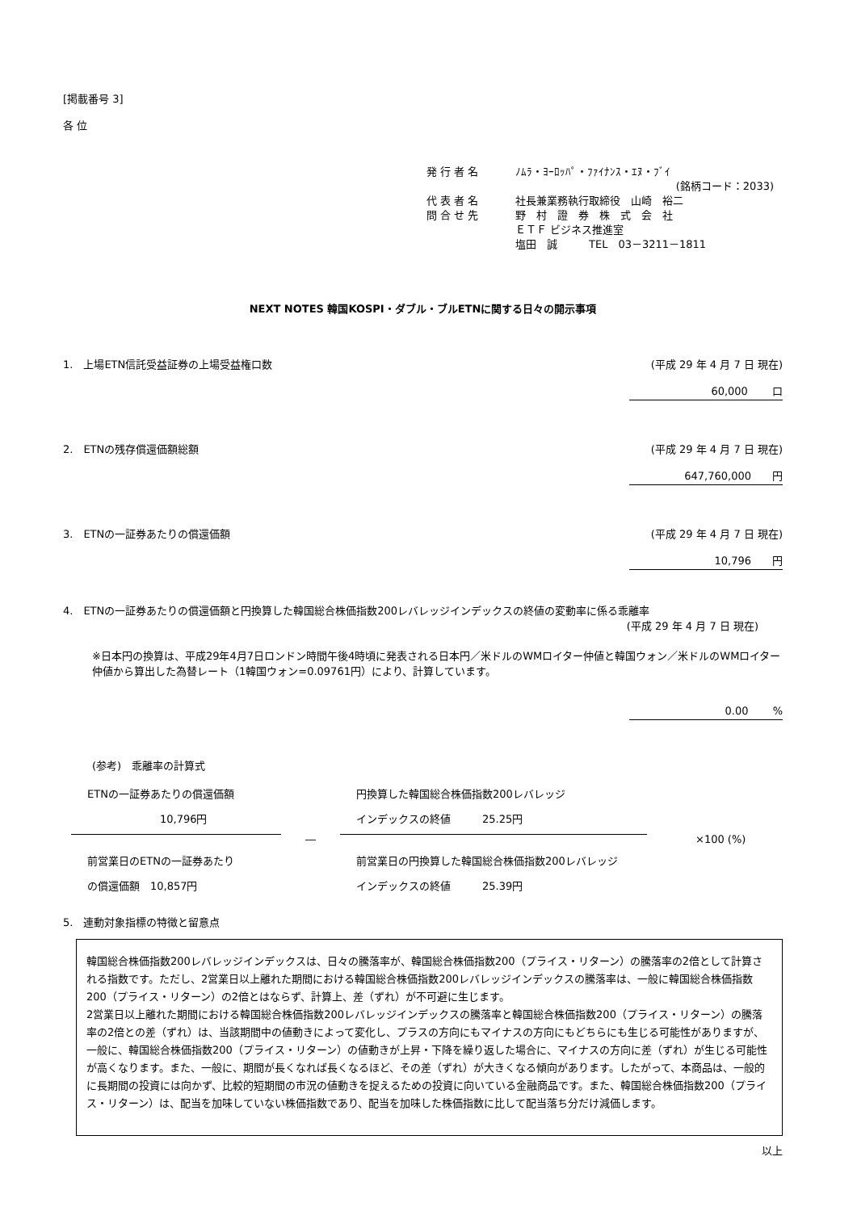[掲載番号 3]
各 位
発 行 者 名 ﾉﾑﾗ・ﾖｰﾛｯﾊﾟ・ﾌｧｲﾅﾝｽ・ｴﾇ・ﾌﾞｲ
(銘柄コード：2033)
代 表 者 名 社長兼業務執行取締役　山崎　裕二
問 合 せ 先 野　村　證　券　株　式　会　社
ＥＴＦ ビジネス推進室
塩田　誠　　　TEL　03－3211－1811
NEXT NOTES 韓国KOSPI・ダブル・ブルETNに関する日々の開示事項
1.　上場ETN信託受益証券の上場受益権口数 (平成 29 年 4 月 7 日 現在)
60,000　　 口
2.　ETNの残存償還価額総額 (平成 29 年 4 月 7 日 現在)
647,760,000　　円
3.　ETNの一証券あたりの償還価額 (平成 29 年 4 月 7 日 現在)
10,796　　円
4.　ETNの一証券あたりの償還価額と円換算した韓国総合株価指数200レバレッジインデックスの終値の変動率に係る乖離率
(平成 29 年 4 月 7 日 現在)
※日本円の換算は、平成29年4月7日ロンドン時間午後4時頃に発表される日本円／米ドルのWMロイター仲値と韓国ウォン／米ドルのWMロイター仲値から算出した為替レート（1韓国ウォン=0.09761円）により、計算しています。
0.00　　 %
(参考)　乖離率の計算式
ETNの一証券あたりの償還価額
10,796円
前営業日のETNの一証券あたり
の償還価額　10,857円
―
円換算した韓国総合株価指数200レバレッジ
インデックスの終値　　　25.25円
前営業日の円換算した韓国総合株価指数200レバレッジ
インデックスの終値　　　25.39円
×100 (%)
5.　連動対象指標の特徴と留意点
韓国総合株価指数200レバレッジインデックスは、日々の騰落率が、韓国総合株価指数200（プライス・リターン）の騰落率の2倍として計算される指数です。ただし、2営業日以上離れた期間における韓国総合株価指数200レバレッジインデックスの騰落率は、一般に韓国総合株価指数200（プライス・リターン）の2倍とはならず、計算上、差（ずれ）が不可避に生じます。
2営業日以上離れた期間における韓国総合株価指数200レバレッジインデックスの騰落率と韓国総合株価指数200（プライス・リターン）の騰落率の2倍との差（ずれ）は、当該期間中の値動きによって変化し、プラスの方向にもマイナスの方向にもどちらにも生じる可能性がありますが、一般に、韓国総合株価指数200（プライス・リターン）の値動きが上昇・下降を繰り返した場合に、マイナスの方向に差（ずれ）が生じる可能性が高くなります。また、一般に、期間が長くなれば長くなるほど、その差（ずれ）が大きくなる傾向があります。したがって、本商品は、一般的に長期間の投資には向かず、比較的短期間の市況の値動きを捉えるための投資に向いている金融商品です。また、韓国総合株価指数200（プライス・リターン）は、配当を加味していない株価指数であり、配当を加味した株価指数に比して配当落ち分だけ減価します。
以上